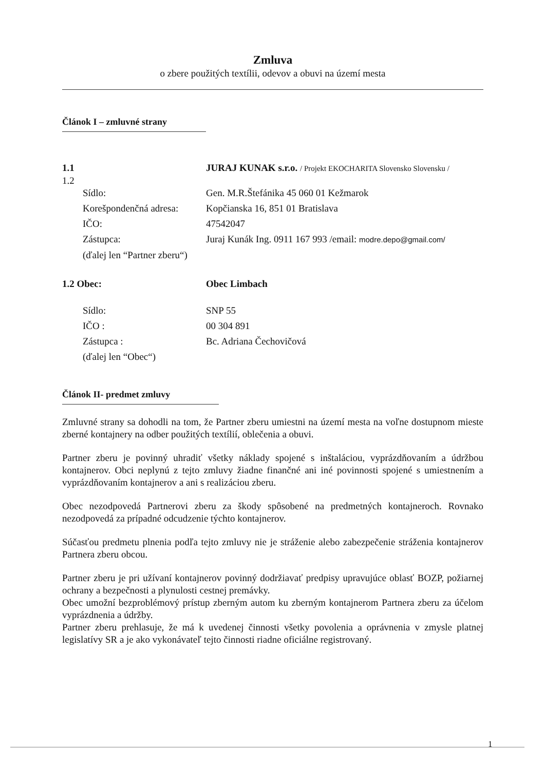Zmluva
o zbere použitých textílii, odevov a obuvi na území mesta
Článok I – zmluvné strany
1.1 JURAJ KUNAK s.r.o. / Projekt EKOCHARITA Slovensko Slovensku /
1.2
Sídlo: Gen. M.R.Štefánika 45 060 01 Kežmarok
Korešpondenčná adresa: Kopčianska 16, 851 01 Bratislava
IČO: 47542047
Zástupca: Juraj Kunák Ing. 0911 167 993 /email: modre.depo@gmail.com/
(ďalej len “Partner zberu“)
1.2 Obec: Obec Limbach
Sídlo: SNP 55
IČO : 00 304 891
Zástupca : Bc. Adriana Čechovičová
(ďalej len “Obec“)
Článok II- predmet zmluvy
Zmluvné strany sa dohodli na tom, že Partner zberu umiestni na území mesta na voľne dostupnom mieste zberné kontajnery na odber použitých textílií, oblečenia a obuvi.
Partner zberu je povinný uhradiť všetky náklady spojené s inštaláciou, vyprázdňovaním a údržbou kontajnerov. Obci neplynú z tejto zmluvy žiadne finančné ani iné povinnosti spojené s umiestnením a vyprázdňovaním kontajnerov a ani s realizáciou zberu.
Obec nezodpovedá Partnerovi zberu za škody spôsobené na predmetných kontajneroch. Rovnako nezodpovedá za prípadné odcudzenie týchto kontajnerov.
Súčasťou predmetu plnenia podľa tejto zmluvy nie je stráženie alebo zabezpečenie stráženia kontajnerov Partnera zberu obcou.
Partner zberu je pri užívaní kontajnerov povinný dodržiavať predpisy upravujúce oblasť BOZP, požiarnej ochrany a bezpečnosti a plynulosti cestnej premávky.
Obec umožní bezproblémový prístup zberným autom ku zberným kontajnerom Partnera zberu za účelom vyprázdnenia a údržby.
Partner zberu prehlasuje, že má k uvedenej činnosti všetky povolenia a oprávnenia v zmysle platnej legislatívy SR a je ako vykonávateľ tejto činnosti riadne oficiálne registrovaný.
1